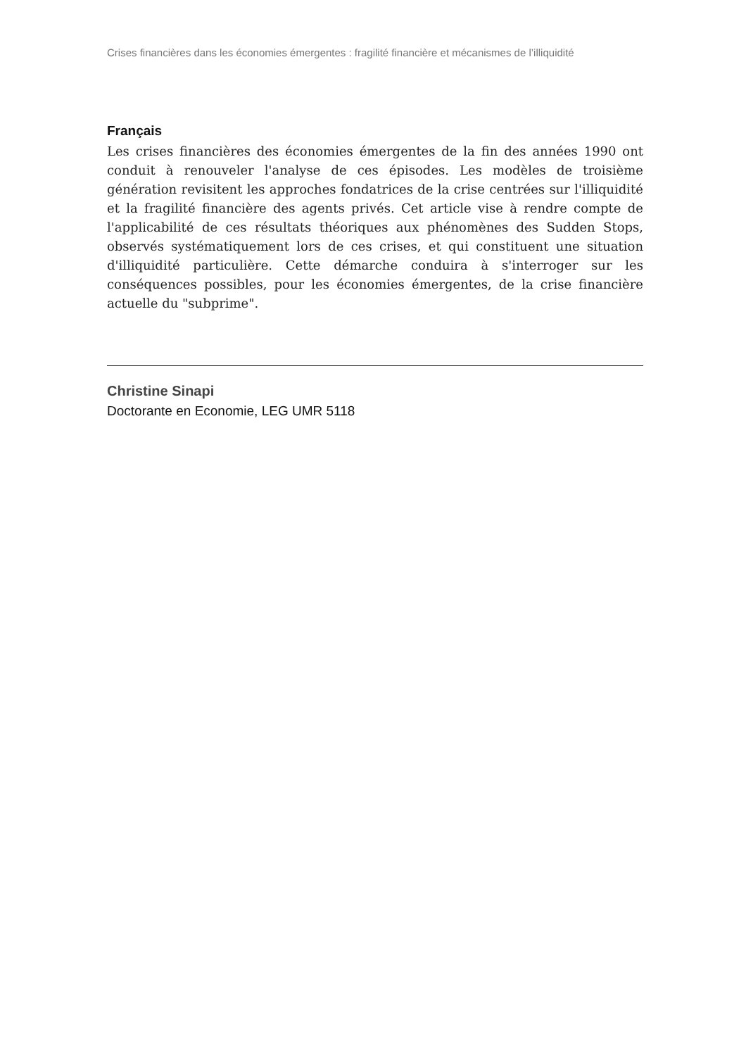Crises financières dans les économies émergentes : fragilité financière et mécanismes de l’illiquidité
Français
Les crises financières des économies émergentes de la fin des années 1990 ont conduit à renouveler l'analyse de ces épisodes. Les modèles de troisième génération revisitent les approches fondatrices de la crise centrées sur l'illiquidité et la fragilité financière des agents privés. Cet article vise à rendre compte de l'applicabilité de ces résultats théoriques aux phénomènes des Sudden Stops, observés systématiquement lors de ces crises, et qui constituent une situation d'illiquidité particulière. Cette démarche conduira à s'interroger sur les conséquences possibles, pour les économies émergentes, de la crise financière actuelle du "subprime".
Christine Sinapi
Doctorante en Economie, LEG UMR 5118